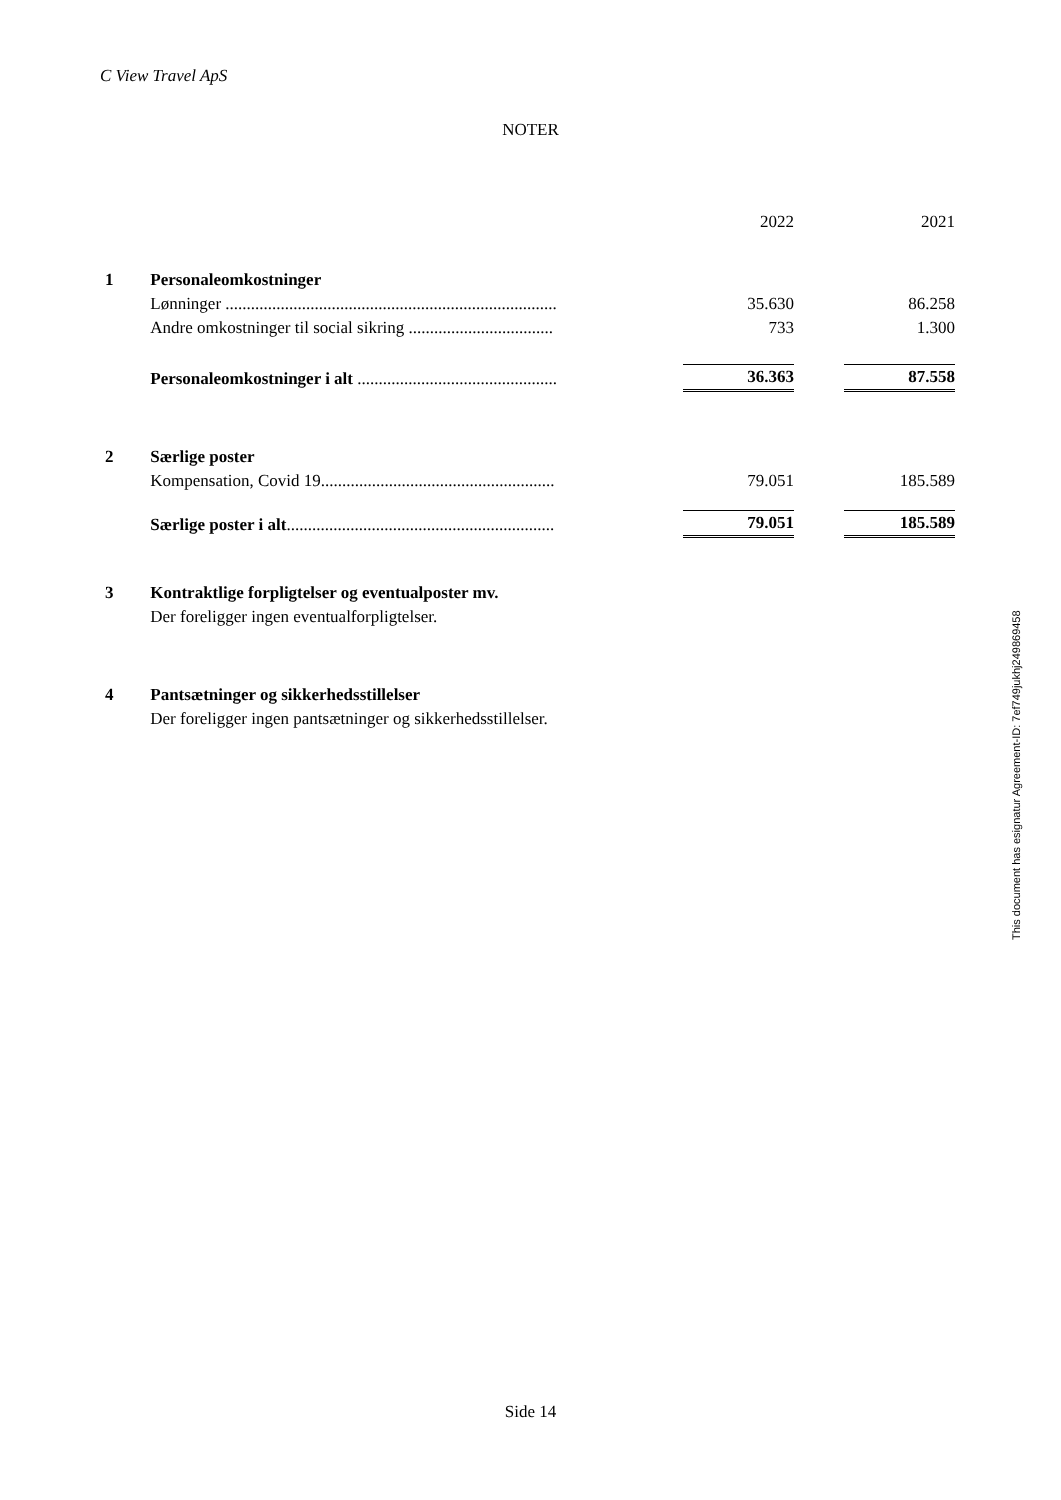C View Travel ApS
NOTER
| | | | 2022 | | 2021 |
| 1 | Personaleomkostninger | | | | |
| | Lønninger .............................................................................. | | 35.630 | | 86.258 |
| | Andre omkostninger til social sikring .................................. | | 733 | | 1.300 |
| | Personaleomkostninger i alt ............................................... | | 36.363 | | 87.558 |
| 2 | Særlige poster | | | | |
| | Kompensation, Covid 19....................................................... | | 79.051 | | 185.589 |
| | Særlige poster i alt ............................................................... | | 79.051 | | 185.589 |
| 3 | Kontraktlige forpligtelser og eventualposter mv. | | | | |
| | Der foreligger ingen eventualforpligtelser. | | | | |
| 4 | Pantsætninger og sikkerhedsstillelser | | | | |
| | Der foreligger ingen pantsætninger og sikkerhedsstillelser. | | | | |
This document has esignatur Agreement-ID: 7ef749jukhj249869458
Side 14